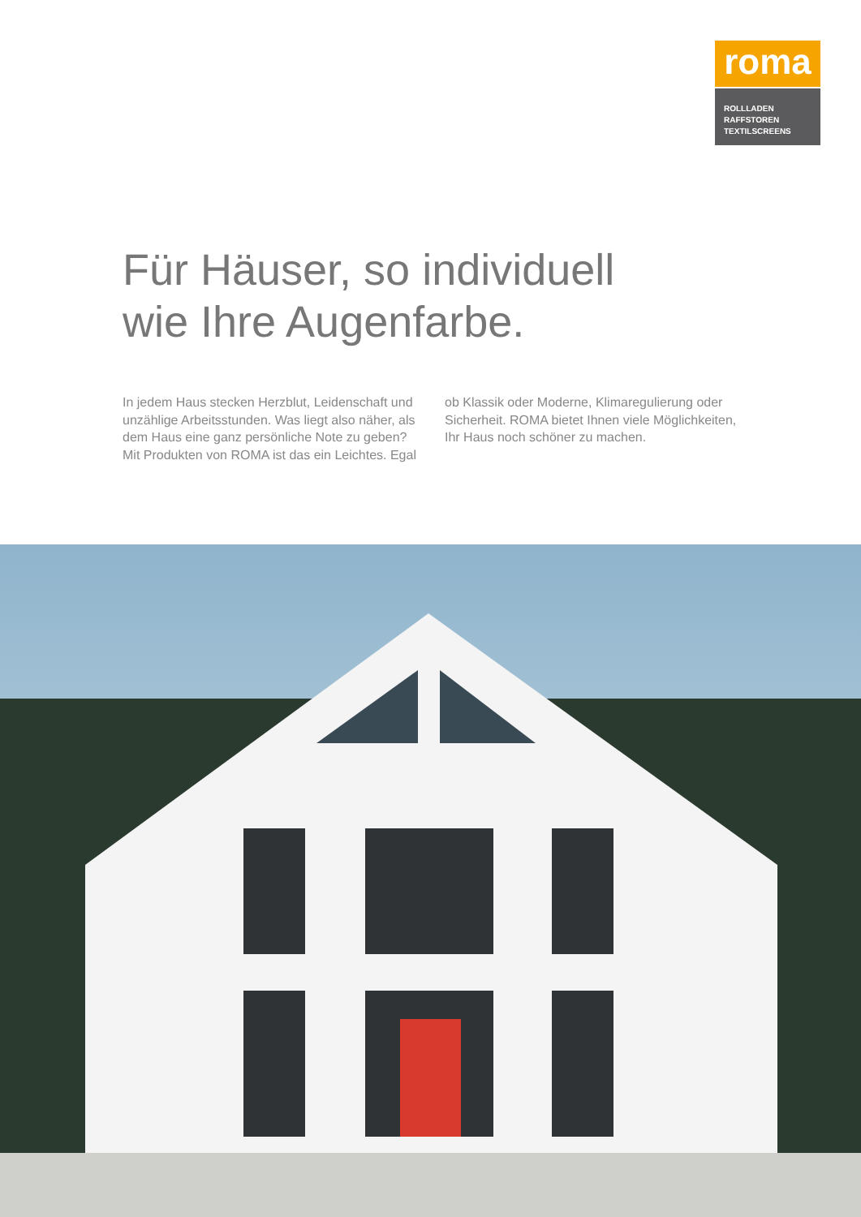roma
ROLLLADEN
RAFFSTOREN
TEXTILSCREENS
Für Häuser, so individuell
wie Ihre Augenfarbe.
In jedem Haus stecken Herzblut, Leidenschaft und unzählige Arbeitsstunden. Was liegt also näher, als dem Haus eine ganz persönliche Note zu geben? Mit Produkten von ROMA ist das ein Leichtes. Egal ob Klassik oder Moderne, Klimaregulierung oder Sicherheit. ROMA bietet Ihnen viele Möglichkeiten, Ihr Haus noch schöner zu machen.